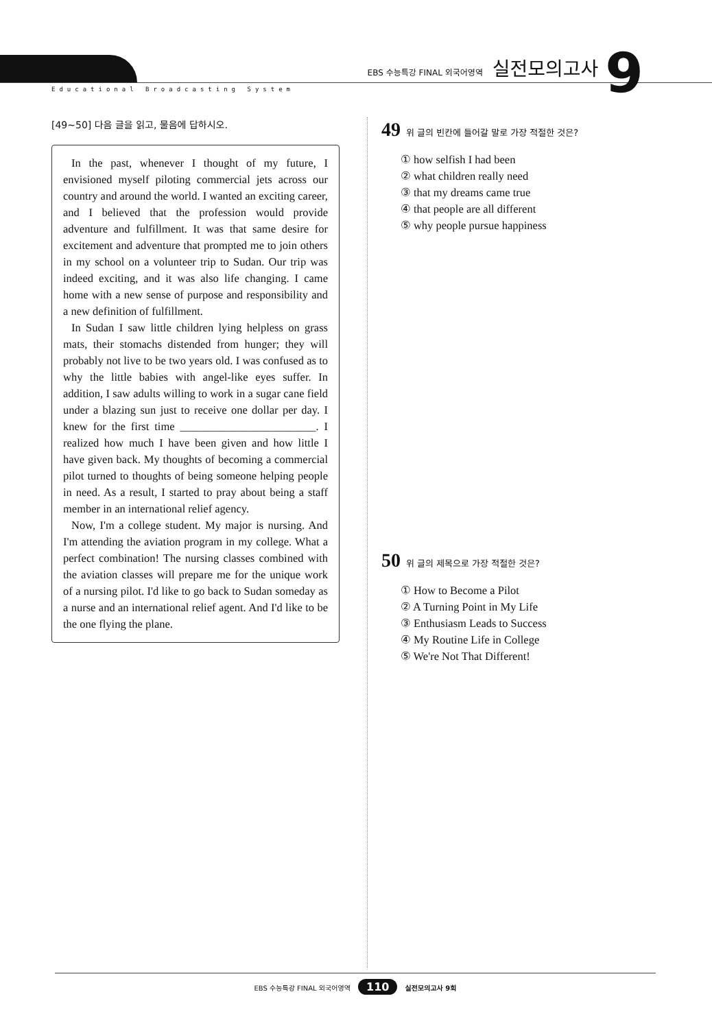EBS 수능특강 FINAL 외국어영역 실전모의고사 9
Educational Broadcasting System
[49~50] 다음 글을 읽고, 물음에 답하시오.
In the past, whenever I thought of my future, I envisioned myself piloting commercial jets across our country and around the world. I wanted an exciting career, and I believed that the profession would provide adventure and fulfillment. It was that same desire for excitement and adventure that prompted me to join others in my school on a volunteer trip to Sudan. Our trip was indeed exciting, and it was also life changing. I came home with a new sense of purpose and responsibility and a new definition of fulfillment.
In Sudan I saw little children lying helpless on grass mats, their stomachs distended from hunger; they will probably not live to be two years old. I was confused as to why the little babies with angel-like eyes suffer. In addition, I saw adults willing to work in a sugar cane field under a blazing sun just to receive one dollar per day. I knew for the first time ________________________. I realized how much I have been given and how little I have given back. My thoughts of becoming a commercial pilot turned to thoughts of being someone helping people in need. As a result, I started to pray about being a staff member in an international relief agency.
Now, I'm a college student. My major is nursing. And I'm attending the aviation program in my college. What a perfect combination! The nursing classes combined with the aviation classes will prepare me for the unique work of a nursing pilot. I'd like to go back to Sudan someday as a nurse and an international relief agent. And I'd like to be the one flying the plane.
49 위 글의 빈칸에 들어갈 말로 가장 적절한 것은?
① how selfish I had been
② what children really need
③ that my dreams came true
④ that people are all different
⑤ why people pursue happiness
50 위 글의 제목으로 가장 적절한 것은?
① How to Become a Pilot
② A Turning Point in My Life
③ Enthusiasm Leads to Success
④ My Routine Life in College
⑤ We're Not That Different!
EBS 수능특강 FINAL 외국어영역 110 실전모의고사 9회